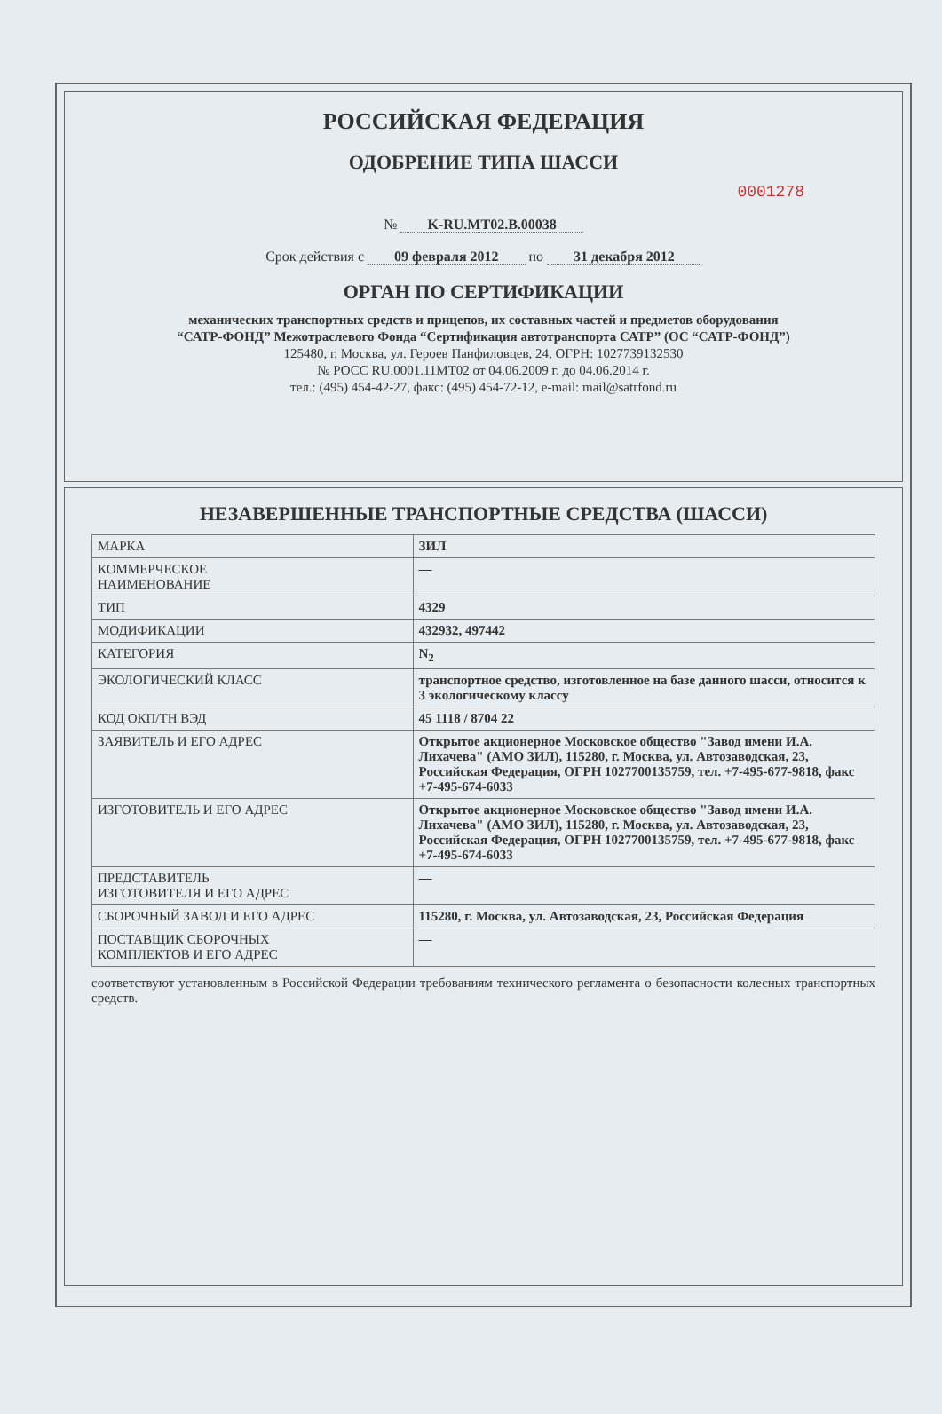РОССИЙСКАЯ ФЕДЕРАЦИЯ
ОДОБРЕНИЕ ТИПА ШАССИ
0001278
№ K-RU.MT02.B.00038
Срок действия с 09 февраля 2012 по 31 декабря 2012
ОРГАН ПО СЕРТИФИКАЦИИ
механических транспортных средств и прицепов, их составных частей и предметов оборудования
“САТР-ФОНД” Межотраслевого Фонда “Сертификация автотранспорта САТР” (ОС “САТР-ФОНД”)
125480, г. Москва, ул. Героев Панфиловцев, 24, ОГРН: 1027739132530
№ РОСС RU.0001.11МТ02 от 04.06.2009 г. до 04.06.2014 г.
тел.: (495) 454-42-27, факс: (495) 454-72-12, e-mail: mail@satrfond.ru
НЕЗАВЕРШЕННЫЕ ТРАНСПОРТНЫЕ СРЕДСТВА (ШАССИ)
| МАРКА | ЗИЛ |
| КОММЕРЧЕСКОЕ НАИМЕНОВАНИЕ | — |
| ТИП | 4329 |
| МОДИФИКАЦИИ | 432932, 497442 |
| КАТЕГОРИЯ | N<sub>2</sub> |
| ЭКОЛОГИЧЕСКИЙ КЛАСС | транспортное средство, изготовленное на базе данного шасси, относится к 3 экологическому классу |
| КОД ОКП/ТН ВЭД | 45 1118 / 8704 22 |
| ЗАЯВИТЕЛЬ И ЕГО АДРЕС | Открытое акционерное Московское общество "Завод имени И.А. Лихачева" (АМО ЗИЛ), 115280, г. Москва, ул. Автозаводская, 23, Российская Федерация, ОГРН 1027700135759, тел. +7-495-677-9818, факс +7-495-674-6033 |
| ИЗГОТОВИТЕЛЬ И ЕГО АДРЕС | Открытое акционерное Московское общество "Завод имени И.А. Лихачева" (АМО ЗИЛ), 115280, г. Москва, ул. Автозаводская, 23, Российская Федерация, ОГРН 1027700135759, тел. +7-495-677-9818, факс +7-495-674-6033 |
| ПРЕДСТАВИТЕЛЬ ИЗГОТОВИТЕЛЯ И ЕГО АДРЕС | — |
| СБОРОЧНЫЙ ЗАВОД И ЕГО АДРЕС | 115280, г. Москва, ул. Автозаводская, 23, Российская Федерация |
| ПОСТАВЩИК СБОРОЧНЫХ КОМПЛЕКТОВ И ЕГО АДРЕС | — |
соответствуют установленным в Российской Федерации требованиям технического регламента о безопасности колесных транспортных средств.